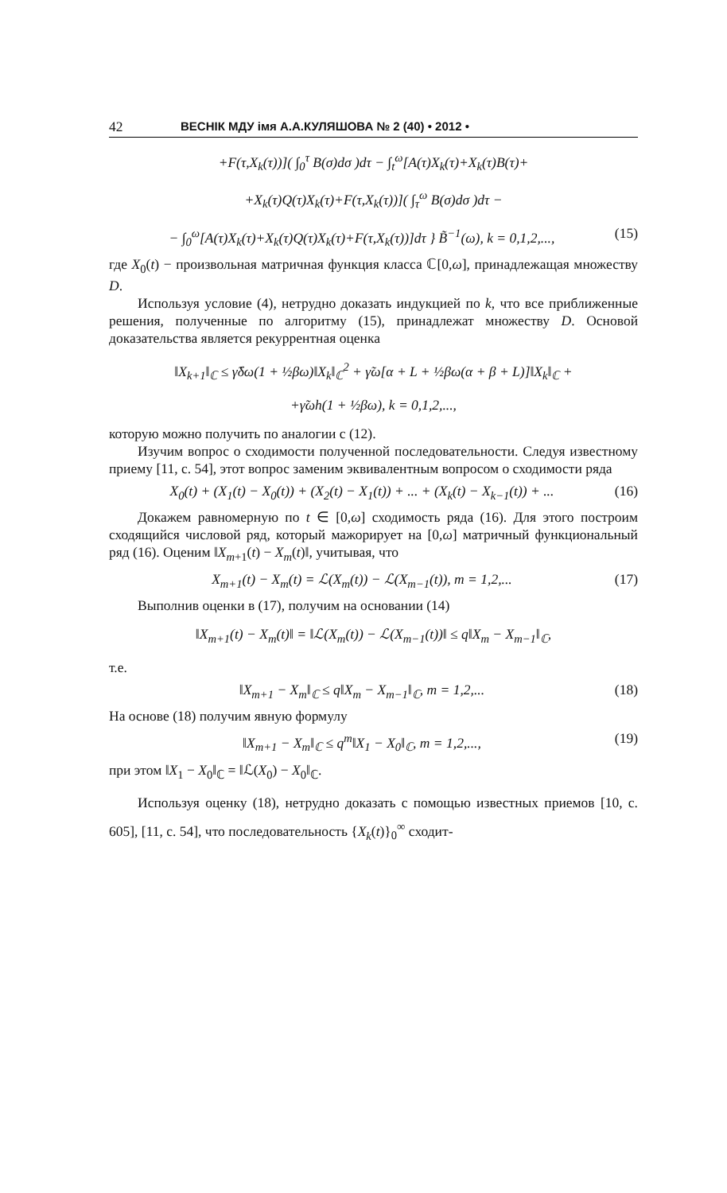42 ВЕСНІК МДУ імя А.А.КУЛЯШОВА № 2 (40) • 2012 •
+F(τ,X<sub>k</sub>(τ))]( ∫<sub>0</sub><sup>τ</sup> B(σ)dσ )dτ − ∫<sub>t</sub><sup>ω</sup>[A(τ)X<sub>k</sub>(τ)+X<sub>k</sub>(τ)B(τ)+
+X<sub>k</sub>(τ)Q(τ)X<sub>k</sub>(τ)+F(τ,X<sub>k</sub>(τ))]( ∫<sub>τ</sub><sup>ω</sup> B(σ)dσ )dτ −
− ∫<sub>0</sub><sup>ω</sup>[A(τ)X<sub>k</sub>(τ)+X<sub>k</sub>(τ)Q(τ)X<sub>k</sub>(τ)+F(τ,X<sub>k</sub>(τ))]dτ } B̃<sup>−1</sup>(ω), k = 0,1,2,..., (15)
где X<sub>0</sub>(t) − произвольная матричная функция класса ℂ[0,ω], принадлежащая множеству D.
Используя условие (4), нетрудно доказать индукцией по k, что все приближенные решения, полученные по алгоритму (15), принадлежат множеству D. Основой доказательства является рекуррентная оценка
‖X<sub>k+1</sub>‖<sub>ℂ</sub> ≤ γ̃δω(1 + ½βω)‖X<sub>k</sub>‖<sub>ℂ</sub><sup>2</sup> + γ̃ω[α + L + ½βω(α + β + L)]‖X<sub>k</sub>‖<sub>ℂ</sub> +
+γ̃ωh(1 + ½βω), k = 0,1,2,...,
которую можно получить по аналогии с (12).
Изучим вопрос о сходимости полученной последовательности. Следуя известному приему [11, с. 54], этот вопрос заменим эквивалентным вопросом о сходимости ряда
X<sub>0</sub>(t) + (X<sub>1</sub>(t) − X<sub>0</sub>(t)) + (X<sub>2</sub>(t) − X<sub>1</sub>(t)) + ... + (X<sub>k</sub>(t) − X<sub>k−1</sub>(t)) + ... (16)
Докажем равномерную по t ∈ [0,ω] сходимость ряда (16). Для этого построим сходящийся числовой ряд, который мажорирует на [0,ω] матричный функциональный ряд (16). Оценим ‖X<sub>m+1</sub>(t) − X<sub>m</sub>(t)‖, учитывая, что
X<sub>m+1</sub>(t) − X<sub>m</sub>(t) = ℒ(X<sub>m</sub>(t)) − ℒ(X<sub>m−1</sub>(t)), m = 1,2,... (17)
Выполнив оценки в (17), получим на основании (14)
‖X<sub>m+1</sub>(t) − X<sub>m</sub>(t)‖ = ‖ℒ(X<sub>m</sub>(t)) − ℒ(X<sub>m−1</sub>(t))‖ ≤ q‖X<sub>m</sub> − X<sub>m−1</sub>‖<sub>ℂ</sub>,
т.е.
‖X<sub>m+1</sub> − X<sub>m</sub>‖<sub>ℂ</sub> ≤ q‖X<sub>m</sub> − X<sub>m−1</sub>‖<sub>ℂ</sub>, m = 1,2,... (18)
На основе (18) получим явную формулу
‖X<sub>m+1</sub> − X<sub>m</sub>‖<sub>ℂ</sub> ≤ q<sup>m</sup>‖X<sub>1</sub> − X<sub>0</sub>‖<sub>ℂ</sub>, m = 1,2,..., (19)
при этом ‖X<sub>1</sub> − X<sub>0</sub>‖<sub>ℂ</sub> = ‖ℒ(X<sub>0</sub>) − X<sub>0</sub>‖<sub>ℂ</sub>.
Используя оценку (18), нетрудно доказать с помощью известных приемов [10, с. 605], [11, с. 54], что последовательность {X<sub>k</sub>(t)}<sub>0</sub><sup>∞</sup> сходит-